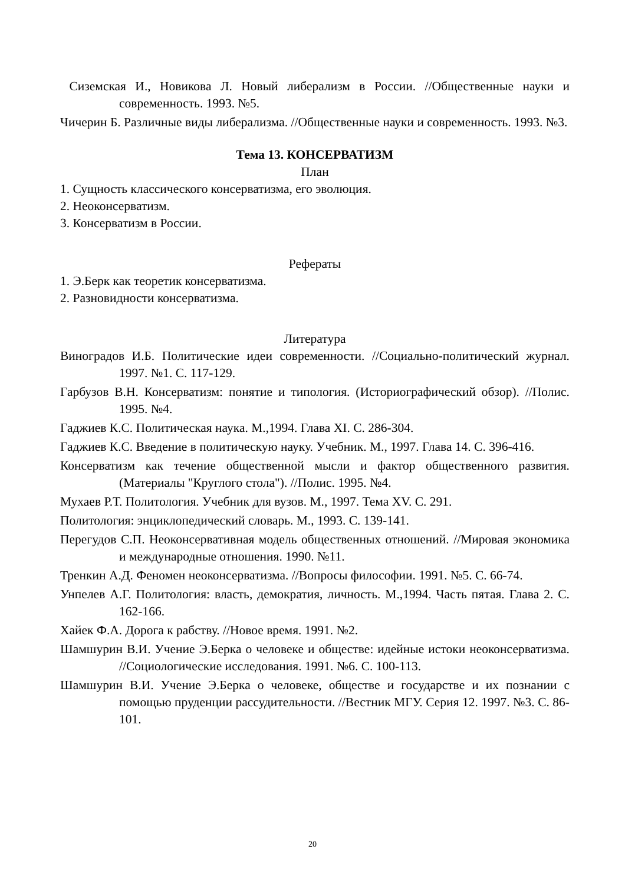Сиземская И., Новикова Л. Новый либерализм в России. //Общественные науки и современность. 1993. №5.
Чичерин Б. Различные виды либерализма. //Общественные науки и современность. 1993. №3.
Тема 13. КОНСЕРВАТИЗМ
План
1. Сущность классического консерватизма, его эволюция.
2. Неоконсерватизм.
3. Консерватизм в России.
Рефераты
1. Э.Берк как теоретик консерватизма.
2. Разновидности консерватизма.
Литература
Виноградов И.Б. Политические идеи современности. //Социально-политический журнал. 1997. №1. С. 117-129.
Гарбузов В.Н. Консерватизм: понятие и типология. (Историографический обзор). //Полис. 1995. №4.
Гаджиев К.С. Политическая наука. М.,1994. Глава XI. С. 286-304.
Гаджиев К.С. Введение в политическую науку. Учебник. М., 1997. Глава 14. С. 396-416.
Консерватизм как течение общественной мысли и фактор общественного развития. (Материалы "Круглого стола"). //Полис. 1995. №4.
Мухаев Р.Т. Политология. Учебник для вузов. М., 1997. Тема XV. С. 291.
Политология: энциклопедический словарь. М., 1993. С. 139-141.
Перегудов С.П. Неоконсервативная модель общественных отношений. //Мировая экономика и международные отношения. 1990. №11.
Тренкин А.Д. Феномен неоконсерватизма. //Вопросы философии. 1991. №5. С. 66-74.
Унпелев А.Г. Политология: власть, демократия, личность. М.,1994. Часть пятая. Глава 2. С. 162-166.
Хайек Ф.А. Дорога к рабству. //Новое время. 1991. №2.
Шамшурин В.И. Учение Э.Берка о человеке и обществе: идейные истоки неоконсерватизма. //Социологические исследования. 1991. №6. С. 100-113.
Шамшурин В.И. Учение Э.Берка о человеке, обществе и государстве и их познании с помощью пруденции рассудительности. //Вестник МГУ. Серия 12. 1997. №3. С. 86-101.
20